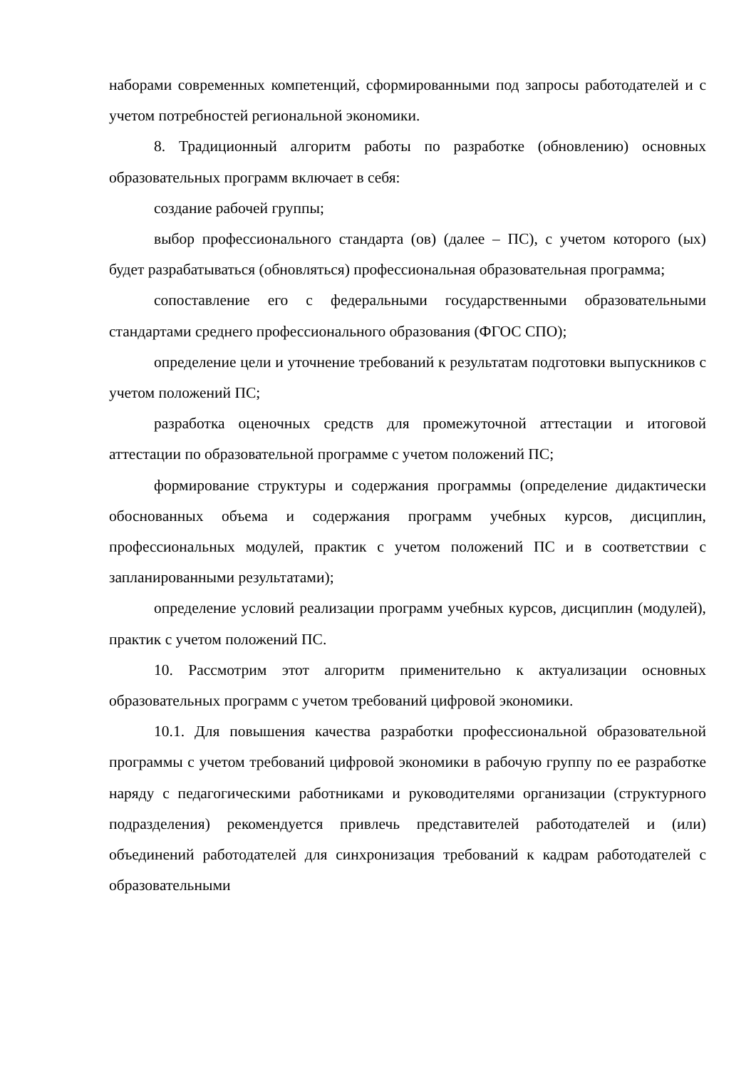наборами современных компетенций, сформированными под запросы работодателей и с учетом потребностей региональной экономики.
8. Традиционный алгоритм работы по разработке (обновлению) основных образовательных программ включает в себя:
создание рабочей группы;
выбор профессионального стандарта (ов) (далее – ПС), с учетом которого (ых) будет разрабатываться (обновляться) профессиональная образовательная программа;
сопоставление его с федеральными государственными образовательными стандартами среднего профессионального образования (ФГОС СПО);
определение цели и уточнение требований к результатам подготовки выпускников с учетом положений ПС;
разработка оценочных средств для промежуточной аттестации и итоговой аттестации по образовательной программе с учетом положений ПС;
формирование структуры и содержания программы (определение дидактически обоснованных объема и содержания программ учебных курсов, дисциплин, профессиональных модулей, практик с учетом положений ПС и в соответствии с запланированными результатами);
определение условий реализации программ учебных курсов, дисциплин (модулей), практик с учетом положений ПС.
10. Рассмотрим этот алгоритм применительно к актуализации основных образовательных программ с учетом требований цифровой экономики.
10.1. Для повышения качества разработки профессиональной образовательной программы с учетом требований цифровой экономики в рабочую группу по ее разработке наряду с педагогическими работниками и руководителями организации (структурного подразделения) рекомендуется привлечь представителей работодателей и (или) объединений работодателей для синхронизация требований к кадрам работодателей с образовательными